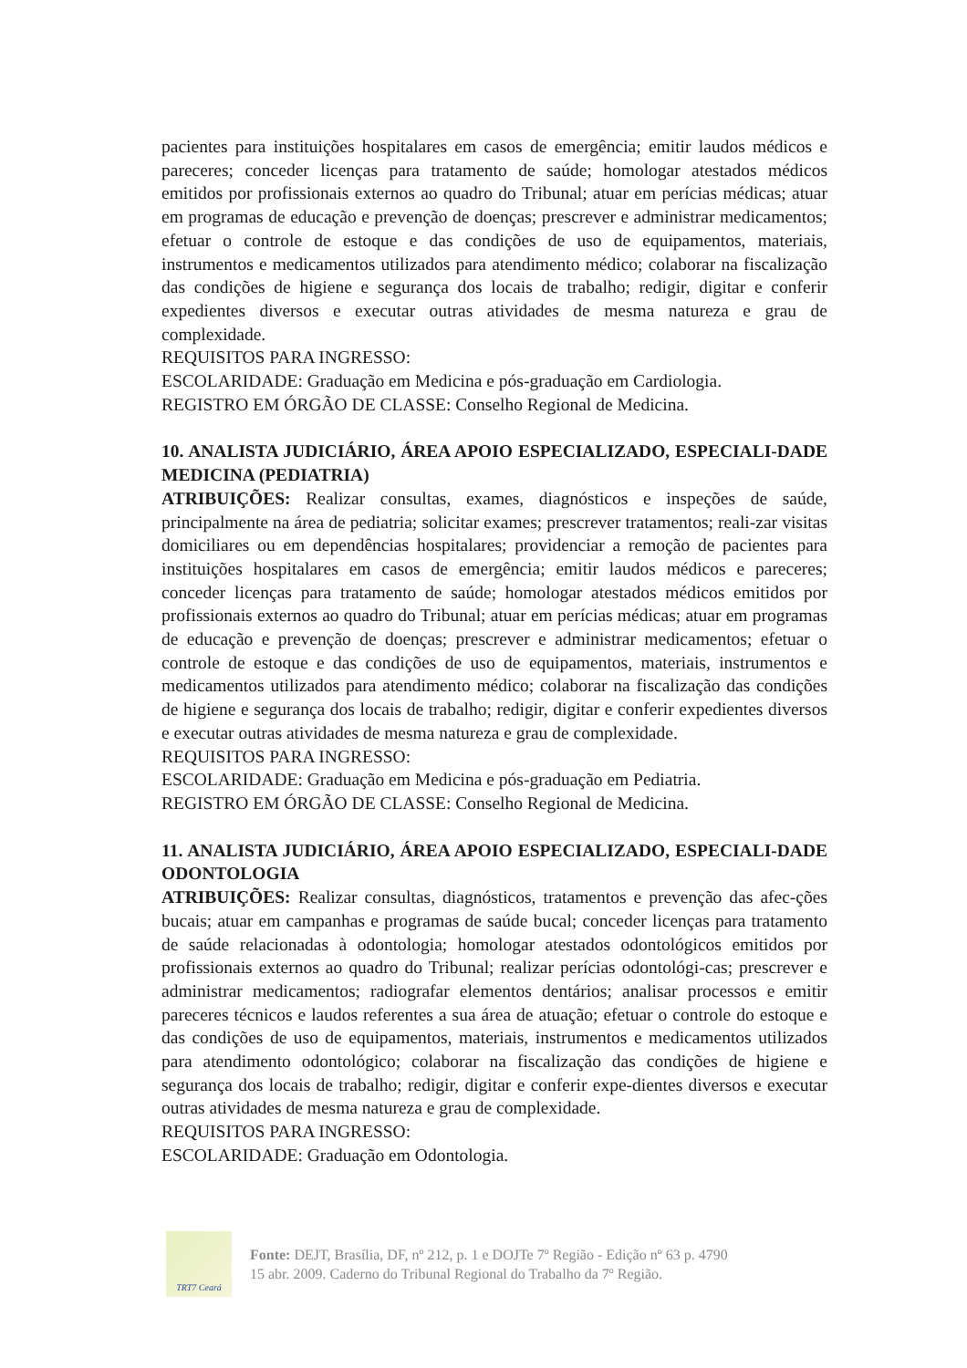pacientes para instituições hospitalares em casos de emergência; emitir laudos médicos e pareceres; conceder licenças para tratamento de saúde; homologar atestados médicos emitidos por profissionais externos ao quadro do Tribunal; atuar em perícias médicas; atuar em programas de educação e prevenção de doenças; prescrever e administrar medicamentos; efetuar o controle de estoque e das condições de uso de equipamentos, materiais, instrumentos e medicamentos utilizados para atendimento médico; colaborar na fiscalização das condições de higiene e segurança dos locais de trabalho; redigir, digitar e conferir expedientes diversos e executar outras atividades de mesma natureza e grau de complexidade.
REQUISITOS PARA INGRESSO:
ESCOLARIDADE: Graduação em Medicina e pós-graduação em Cardiologia.
REGISTRO EM ÓRGÃO DE CLASSE: Conselho Regional de Medicina.
10. ANALISTA JUDICIÁRIO, ÁREA APOIO ESPECIALIZADO, ESPECIALI-DADE MEDICINA (PEDIATRIA)
ATRIBUIÇÕES: Realizar consultas, exames, diagnósticos e inspeções de saúde, principalmente na área de pediatria; solicitar exames; prescrever tratamentos; reali-zar visitas domiciliares ou em dependências hospitalares; providenciar a remoção de pacientes para instituições hospitalares em casos de emergência; emitir laudos médicos e pareceres; conceder licenças para tratamento de saúde; homologar atestados médicos emitidos por profissionais externos ao quadro do Tribunal; atuar em perícias médicas; atuar em programas de educação e prevenção de doenças; prescrever e administrar medicamentos; efetuar o controle de estoque e das condições de uso de equipamentos, materiais, instrumentos e medicamentos utilizados para atendimento médico; colaborar na fiscalização das condições de higiene e segurança dos locais de trabalho; redigir, digitar e conferir expedientes diversos e executar outras atividades de mesma natureza e grau de complexidade.
REQUISITOS PARA INGRESSO:
ESCOLARIDADE: Graduação em Medicina e pós-graduação em Pediatria.
REGISTRO EM ÓRGÃO DE CLASSE: Conselho Regional de Medicina.
11. ANALISTA JUDICIÁRIO, ÁREA APOIO ESPECIALIZADO, ESPECIALI-DADE ODONTOLOGIA
ATRIBUIÇÕES: Realizar consultas, diagnósticos, tratamentos e prevenção das afec-ções bucais; atuar em campanhas e programas de saúde bucal; conceder licenças para tratamento de saúde relacionadas à odontologia; homologar atestados odontológicos emitidos por profissionais externos ao quadro do Tribunal; realizar perícias odontológi-cas; prescrever e administrar medicamentos; radiografar elementos dentários; analisar processos e emitir pareceres técnicos e laudos referentes a sua área de atuação; efetuar o controle do estoque e das condições de uso de equipamentos, materiais, instrumentos e medicamentos utilizados para atendimento odontológico; colaborar na fiscalização das condições de higiene e segurança dos locais de trabalho; redigir, digitar e conferir expe-dientes diversos e executar outras atividades de mesma natureza e grau de complexidade.
REQUISITOS PARA INGRESSO:
ESCOLARIDADE: Graduação em Odontologia.
TRT7 Ceará
Fonte: DEJT, Brasília, DF, nº 212, p. 1 e DOJTe 7º Região - Edição nº 63 p. 4790
15 abr. 2009. Caderno do Tribunal Regional do Trabalho da 7º Região.